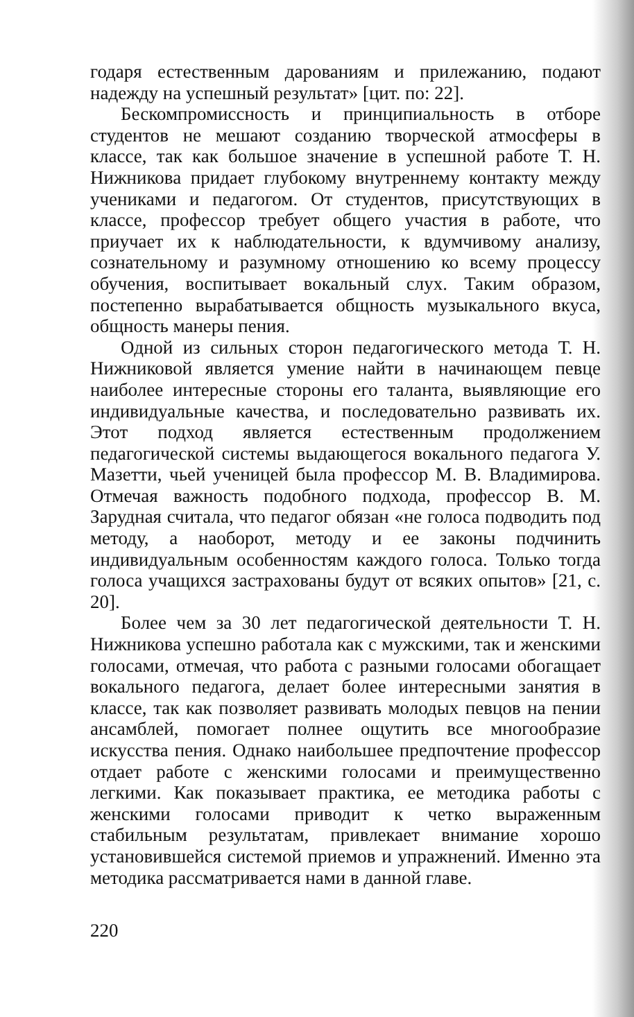годаря естественным дарованиям и прилежанию, подают надежду на успешный результат» [цит. по: 22].
Бескомпромиссность и принципиальность в отборе студентов не мешают созданию творческой атмосферы в классе, так как большое значение в успешной работе Т. Н. Нижникова придает глубокому внутреннему контакту между учениками и педагогом. От студентов, присутствующих в классе, профессор требует общего участия в работе, что приучает их к наблюдательности, к вдумчивому анализу, сознательному и разумному отношению ко всему процессу обучения, воспитывает вокальный слух. Таким образом, постепенно вырабатывается общность музыкального вкуса, общность манеры пения.
Одной из сильных сторон педагогического метода Т. Н. Нижниковой является умение найти в начинающем певце наиболее интересные стороны его таланта, выявляющие его индивидуальные качества, и последовательно развивать их. Этот подход является естественным продолжением педагогической системы выдающегося вокального педагога У. Мазетти, чьей ученицей была профессор М. В. Владимирова. Отмечая важность подобного подхода, профессор В. М. Зарудная считала, что педагог обязан «не голоса подводить под методу, а наоборот, методу и ее законы подчинить индивидуальным особенностям каждого голоса. Только тогда голоса учащихся застрахованы будут от всяких опытов» [21, с. 20].
Более чем за 30 лет педагогической деятельности Т. Н. Нижникова успешно работала как с мужскими, так и женскими голосами, отмечая, что работа с разными голосами обогащает вокального педагога, делает более интересными занятия в классе, так как позволяет развивать молодых певцов на пении ансамблей, помогает полнее ощутить все многообразие искусства пения. Однако наибольшее предпочтение профессор отдает работе с женскими голосами и преимущественно легкими. Как показывает практика, ее методика работы с женскими голосами приводит к четко выраженным стабильным результатам, привлекает внимание хорошо установившейся системой приемов и упражнений. Именно эта методика рассматривается нами в данной главе.
220